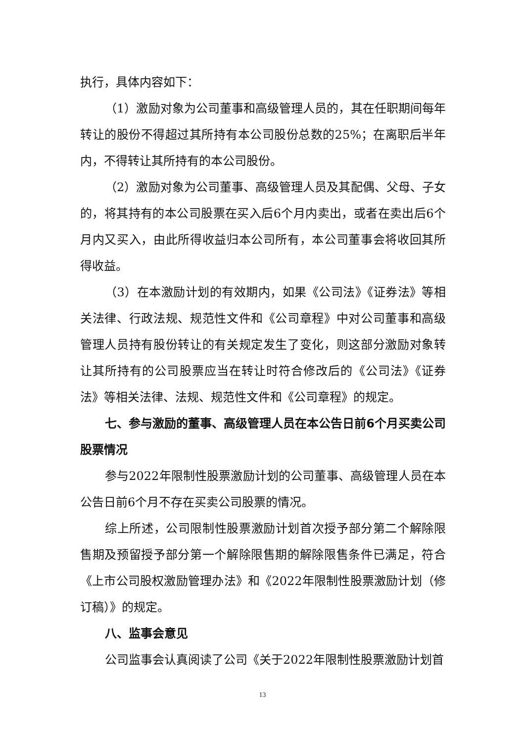执行，具体内容如下：
（1）激励对象为公司董事和高级管理人员的，其在任职期间每年转让的股份不得超过其所持有本公司股份总数的25%；在离职后半年内，不得转让其所持有的本公司股份。
（2）激励对象为公司董事、高级管理人员及其配偶、父母、子女的，将其持有的本公司股票在买入后6个月内卖出，或者在卖出后6个月内又买入，由此所得收益归本公司所有，本公司董事会将收回其所得收益。
（3）在本激励计划的有效期内，如果《公司法》《证券法》等相关法律、行政法规、规范性文件和《公司章程》中对公司董事和高级管理人员持有股份转让的有关规定发生了变化，则这部分激励对象转让其所持有的公司股票应当在转让时符合修改后的《公司法》《证券法》等相关法律、法规、规范性文件和《公司章程》的规定。
七、参与激励的董事、高级管理人员在本公告日前6个月买卖公司股票情况
参与2022年限制性股票激励计划的公司董事、高级管理人员在本公告日前6个月不存在买卖公司股票的情况。
综上所述，公司限制性股票激励计划首次授予部分第二个解除限售期及预留授予部分第一个解除限售期的解除限售条件已满足，符合《上市公司股权激励管理办法》和《2022年限制性股票激励计划（修订稿）》的规定。
八、监事会意见
公司监事会认真阅读了公司《关于2022年限制性股票激励计划首
13